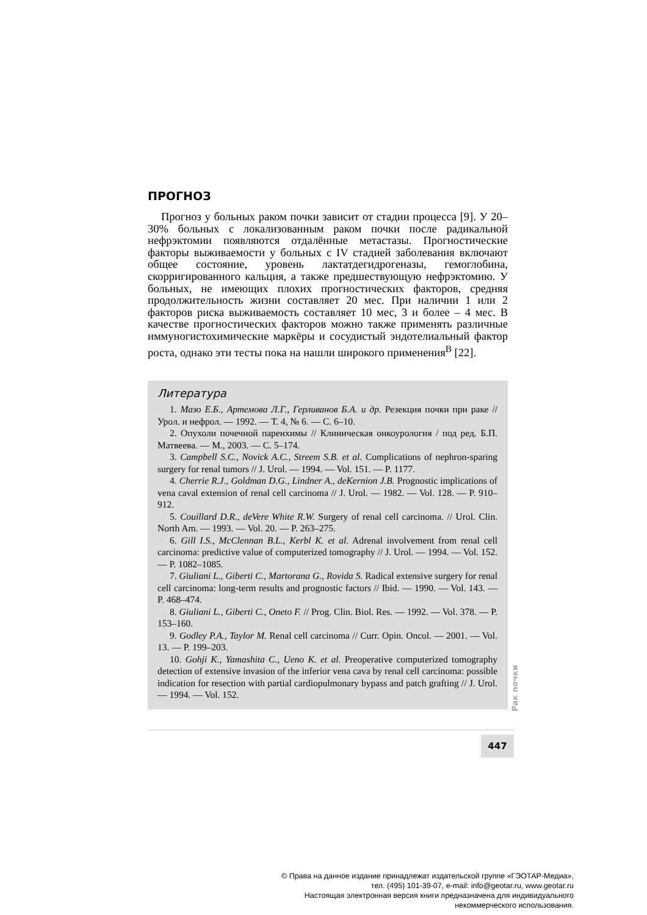ПРОГНОЗ
Прогноз у больных раком почки зависит от стадии процесса [9]. У 20–30% больных с локализованным раком почки после радикальной нефрэктомии появляются отдалённые метастазы. Прогностические факторы выживаемости у больных с IV стадией заболевания включают общее состояние, уровень лактатдегидрогеназы, гемоглобина, скорригированного кальция, а также предшествующую нефрэктомию. У больных, не имеющих плохих прогностических факторов, средняя продолжительность жизни составляет 20 мес. При наличии 1 или 2 факторов риска выживаемость составляет 10 мес, 3 и более – 4 мес. В качестве прогностических факторов можно также применять различные иммуногистохимические маркёры и сосудистый эндотелиальный фактор роста, однако эти тесты пока на нашли широкого применения<sup>В</sup> [22].
Литература
1. Мазо Е.Б., Артемова Л.Г., Герливанов Б.А. и др. Резекция почки при раке // Урол. и нефрол. — 1992. — Т. 4, № 6. — С. 6–10.
2. Опухоли почечной паренхимы // Клиническая онкоурология / под ред. Б.П. Матвеева. — М., 2003. — С. 5–174.
3. Campbell S.C., Novick A.C., Streem S.B. et al. Complications of nephron-sparing surgery for renal tumors // J. Urol. — 1994. — Vol. 151. — P. 1177.
4. Cherrie R.J., Goldman D.G., Lindner A., deKernion J.B. Prognostic implications of vena caval extension of renal cell carcinoma // J. Urol. — 1982. — Vol. 128. — P. 910–912.
5. Couillard D.R., deVere White R.W. Surgery of renal cell carcinoma. // Urol. Clin. North Am. — 1993. — Vol. 20. — P. 263–275.
6. Gill I.S., McClennan B.L., Kerbl K. et al. Adrenal involvement from renal cell carcinoma: predictive value of computerized tomography // J. Urol. — 1994. — Vol. 152. — P. 1082–1085.
7. Giuliani L., Giberti C., Martorana G., Rovida S. Radical extensive surgery for renal cell carcinoma: long-term results and prognostic factors // Ibid. — 1990. — Vol. 143. — P. 468–474.
8. Giuliani L., Giberti C., Oneto F. // Prog. Clin. Biol. Res. — 1992. — Vol. 378. — P. 153–160.
9. Godley P.A., Taylor M. Renal cell carcinoma // Curr. Opin. Oncol. — 2001. — Vol. 13. — P. 199–203.
10. Gohji K., Yamashita C., Ueno K. et al. Preoperative computerized tomography detection of extensive invasion of the inferior vena cava by renal cell carcinoma: possible indication for resection with partial cardiopulmonary bypass and patch grafting // J. Urol. — 1994. — Vol. 152.
Рак почки
447
© Права на данное издание принадлежат издательской группе «ГЭОТАР-Медиа»,
тел. (495) 101-39-07, e-mail: info@geotar.ru, www.geotar.ru
Настоящая электронная версия книги предназначена для индивидуального
некоммерческого использования.